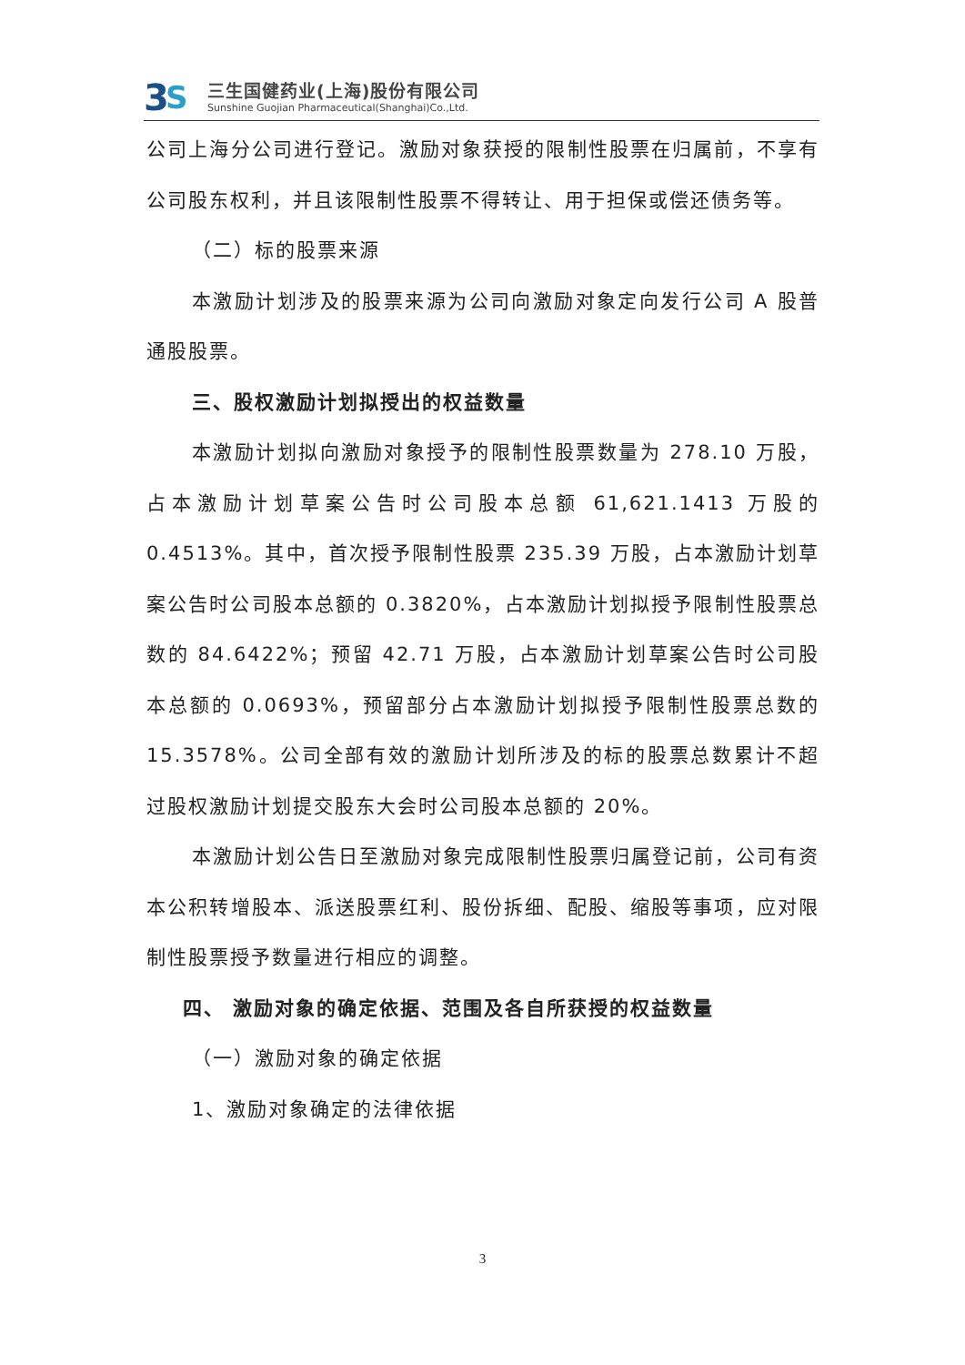3
S
三生国健药业(上海)股份有限公司
Sunshine Guojian Pharmaceutical(Shanghai)Co.,Ltd.
公司上海分公司进行登记。激励对象获授的限制性股票在归属前，不享有公司股东权利，并且该限制性股票不得转让、用于担保或偿还债务等。
（二）标的股票来源
本激励计划涉及的股票来源为公司向激励对象定向发行公司 A 股普通股股票。
三、股权激励计划拟授出的权益数量
本激励计划拟向激励对象授予的限制性股票数量为 278.10 万股，占本激励计划草案公告时公司股本总额 61,621.1413 万股的0.4513%。其中，首次授予限制性股票 235.39 万股，占本激励计划草案公告时公司股本总额的 0.3820%，占本激励计划拟授予限制性股票总数的 84.6422%；预留 42.71 万股，占本激励计划草案公告时公司股本总额的 0.0693%，预留部分占本激励计划拟授予限制性股票总数的 15.3578%。公司全部有效的激励计划所涉及的标的股票总数累计不超过股权激励计划提交股东大会时公司股本总额的 20%。
本激励计划公告日至激励对象完成限制性股票归属登记前，公司有资本公积转增股本、派送股票红利、股份拆细、配股、缩股等事项，应对限制性股票授予数量进行相应的调整。
四、 激励对象的确定依据、范围及各自所获授的权益数量
（一）激励对象的确定依据
1、激励对象确定的法律依据
3